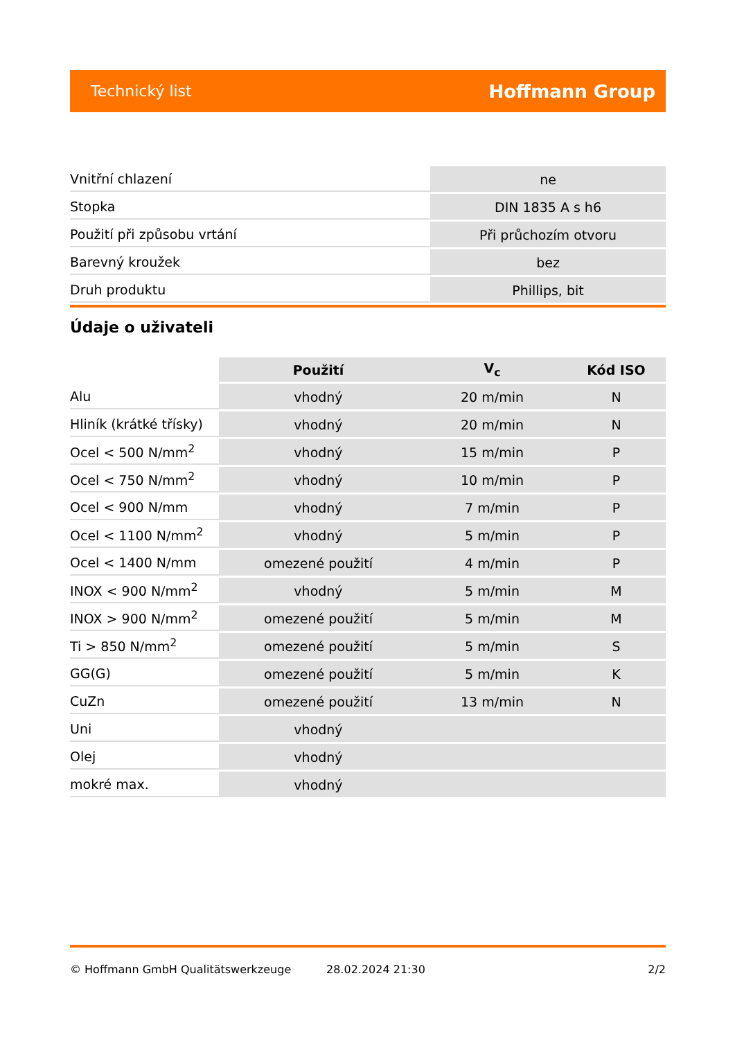Technický list Hoffmann Group
| Vnitřní chlazení | ne |
| Stopka | DIN 1835 A s h6 |
| Použití při způsobu vrtání | Při průchozím otvoru |
| Barevný kroužek | bez |
| Druh produktu | Phillips, bit |
Údaje o uživateli
| | Použití | V<sub>c</sub> | Kód ISO |
| --- | --- | --- | --- |
| Alu | vhodný | 20 m/min | N |
| Hliník (krátké třísky) | vhodný | 20 m/min | N |
| Ocel < 500 N/mm<sup>2</sup> | vhodný | 15 m/min | P |
| Ocel < 750 N/mm<sup>2</sup> | vhodný | 10 m/min | P |
| Ocel < 900 N/mm | vhodný | 7 m/min | P |
| Ocel < 1100 N/mm<sup>2</sup> | vhodný | 5 m/min | P |
| Ocel < 1400 N/mm | omezené použití | 4 m/min | P |
| INOX < 900 N/mm<sup>2</sup> | vhodný | 5 m/min | M |
| INOX > 900 N/mm<sup>2</sup> | omezené použití | 5 m/min | M |
| Ti > 850 N/mm<sup>2</sup> | omezené použití | 5 m/min | S |
| GG(G) | omezené použití | 5 m/min | K |
| CuZn | omezené použití | 13 m/min | N |
| Uni | vhodný | | |
| Olej | vhodný | | |
| mokré max. | vhodný | | |
© Hoffmann GmbH Qualitätswerkzeuge 28.02.2024 21:30 2/2